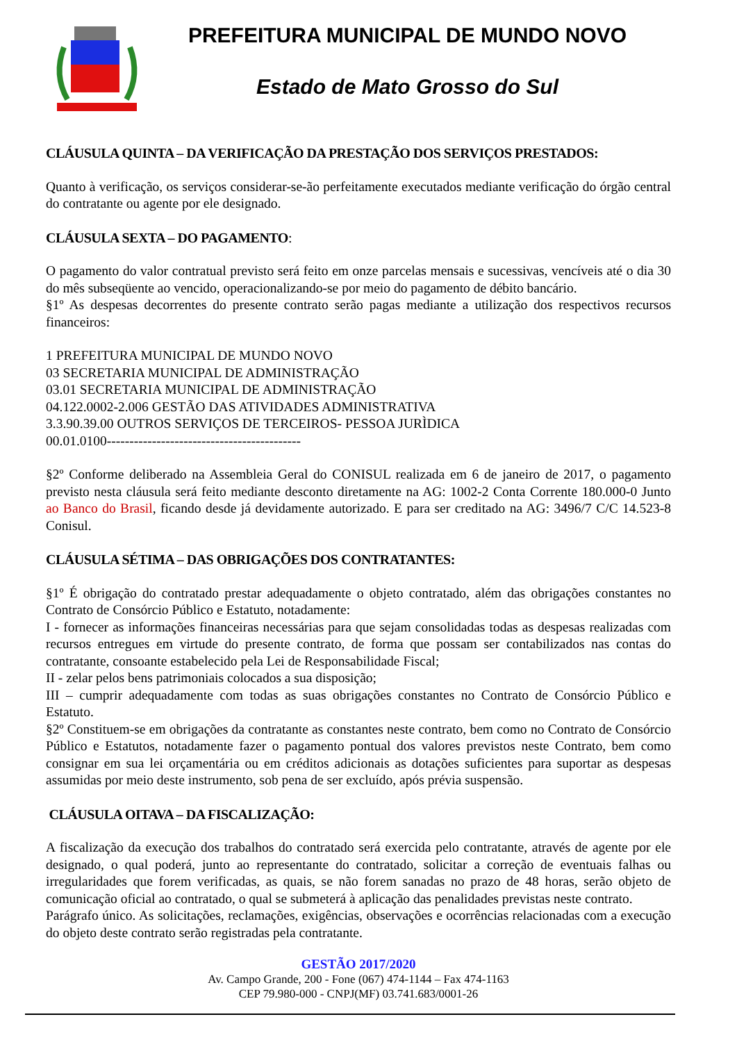PREFEITURA MUNICIPAL DE MUNDO NOVO
Estado de Mato Grosso do Sul
CLÁUSULA QUINTA – DA VERIFICAÇÃO DA PRESTAÇÃO DOS SERVIÇOS PRESTADOS:
Quanto à verificação, os serviços considerar-se-ão perfeitamente executados mediante verificação do órgão central do contratante ou agente por ele designado.
CLÁUSULA SEXTA – DO PAGAMENTO:
O pagamento do valor contratual previsto será feito em onze parcelas mensais e sucessivas, vencíveis até o dia 30 do mês subseqüente ao vencido, operacionalizando-se por meio do pagamento de débito bancário.
§1º As despesas decorrentes do presente contrato serão pagas mediante a utilização dos respectivos recursos financeiros:
1 PREFEITURA MUNICIPAL DE MUNDO NOVO
03 SECRETARIA MUNICIPAL DE ADMINISTRAÇÃO
03.01 SECRETARIA MUNICIPAL DE ADMINISTRAÇÃO
04.122.0002-2.006 GESTÃO DAS ATIVIDADES ADMINISTRATIVA
3.3.90.39.00 OUTROS SERVIÇOS DE TERCEIROS- PESSOA JURÌDICA
00.01.0100-------------------------------------------
§2º Conforme deliberado na Assembleia Geral do CONISUL realizada em 6 de janeiro de 2017, o pagamento previsto nesta cláusula será feito mediante desconto diretamente na AG: 1002-2 Conta Corrente 180.000-0 Junto ao Banco do Brasil, ficando desde já devidamente autorizado. E para ser creditado na AG: 3496/7 C/C 14.523-8 Conisul.
CLÁUSULA SÉTIMA – DAS OBRIGAÇÕES DOS CONTRATANTES:
§1º É obrigação do contratado prestar adequadamente o objeto contratado, além das obrigações constantes no Contrato de Consórcio Público e Estatuto, notadamente:
I - fornecer as informações financeiras necessárias para que sejam consolidadas todas as despesas realizadas com recursos entregues em virtude do presente contrato, de forma que possam ser contabilizados nas contas do contratante, consoante estabelecido pela Lei de Responsabilidade Fiscal;
II - zelar pelos bens patrimoniais colocados a sua disposição;
III – cumprir adequadamente com todas as suas obrigações constantes no Contrato de Consórcio Público e Estatuto.
§2º Constituem-se em obrigações da contratante as constantes neste contrato, bem como no Contrato de Consórcio Público e Estatutos, notadamente fazer o pagamento pontual dos valores previstos neste Contrato, bem como consignar em sua lei orçamentária ou em créditos adicionais as dotações suficientes para suportar as despesas assumidas por meio deste instrumento, sob pena de ser excluído, após prévia suspensão.
CLÁUSULA OITAVA – DA FISCALIZAÇÃO:
A fiscalização da execução dos trabalhos do contratado será exercida pelo contratante, através de agente por ele designado, o qual poderá, junto ao representante do contratado, solicitar a correção de eventuais falhas ou irregularidades que forem verificadas, as quais, se não forem sanadas no prazo de 48 horas, serão objeto de comunicação oficial ao contratado, o qual se submeterá à aplicação das penalidades previstas neste contrato.
Parágrafo único. As solicitações, reclamações, exigências, observações e ocorrências relacionadas com a execução do objeto deste contrato serão registradas pela contratante.
GESTÃO 2017/2020
Av. Campo Grande, 200 - Fone (067) 474-1144 – Fax 474-1163
CEP 79.980-000 - CNPJ(MF) 03.741.683/0001-26